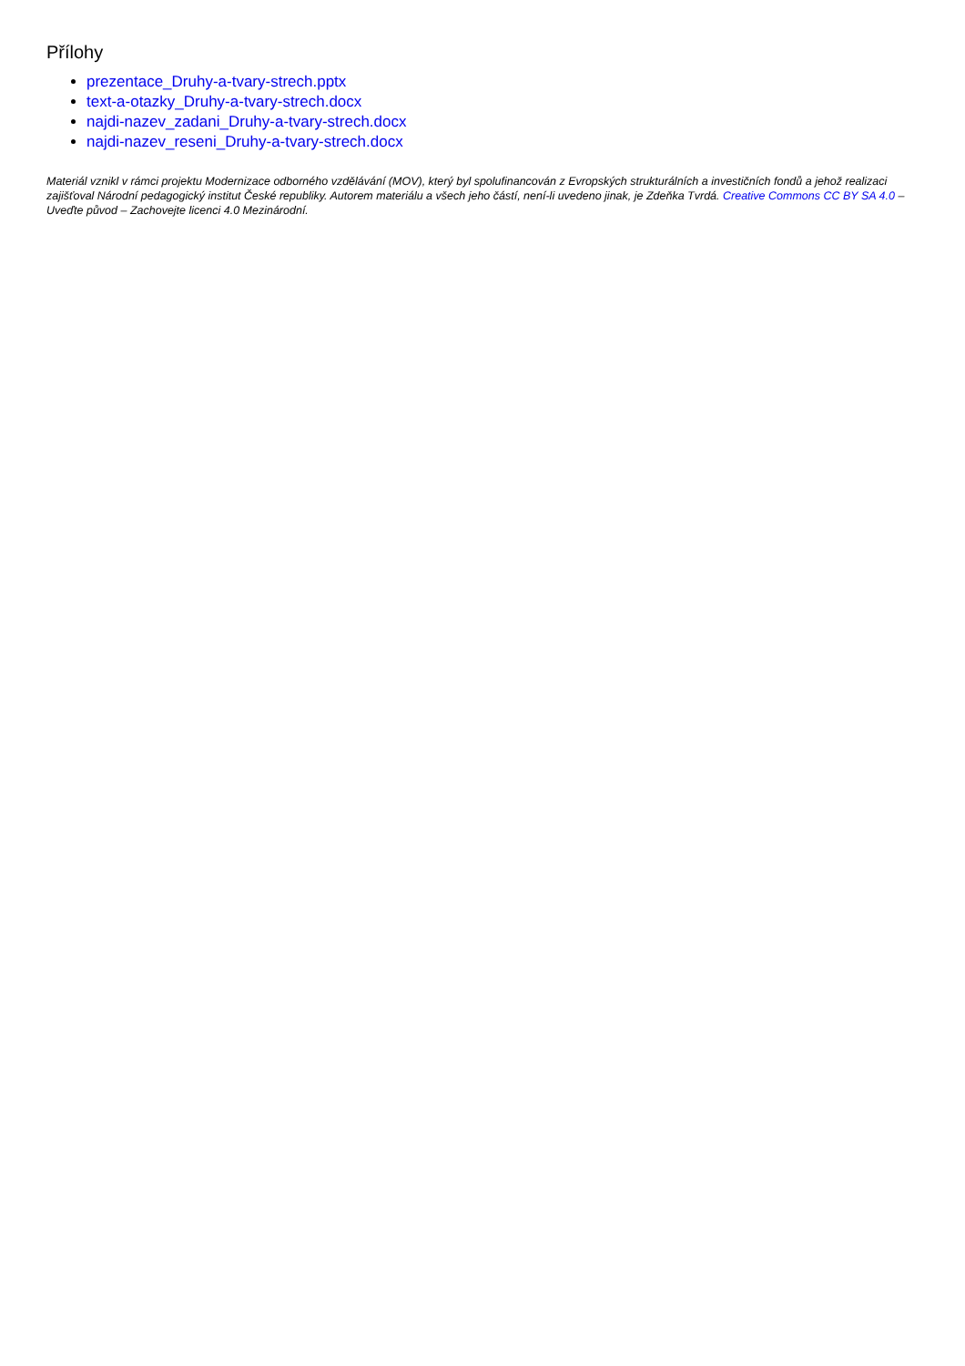Přílohy
prezentace_Druhy-a-tvary-strech.pptx
text-a-otazky_Druhy-a-tvary-strech.docx
najdi-nazev_zadani_Druhy-a-tvary-strech.docx
najdi-nazev_reseni_Druhy-a-tvary-strech.docx
Materiál vznikl v rámci projektu Modernizace odborného vzdělávání (MOV), který byl spolufinancován z Evropských strukturálních a investičních fondů a jehož realizaci zajišťoval Národní pedagogický institut České republiky. Autorem materiálu a všech jeho částí, není-li uvedeno jinak, je Zdeňka Tvrdá. Creative Commons CC BY SA 4.0 – Uveďte původ – Zachovejte licenci 4.0 Mezinárodní.